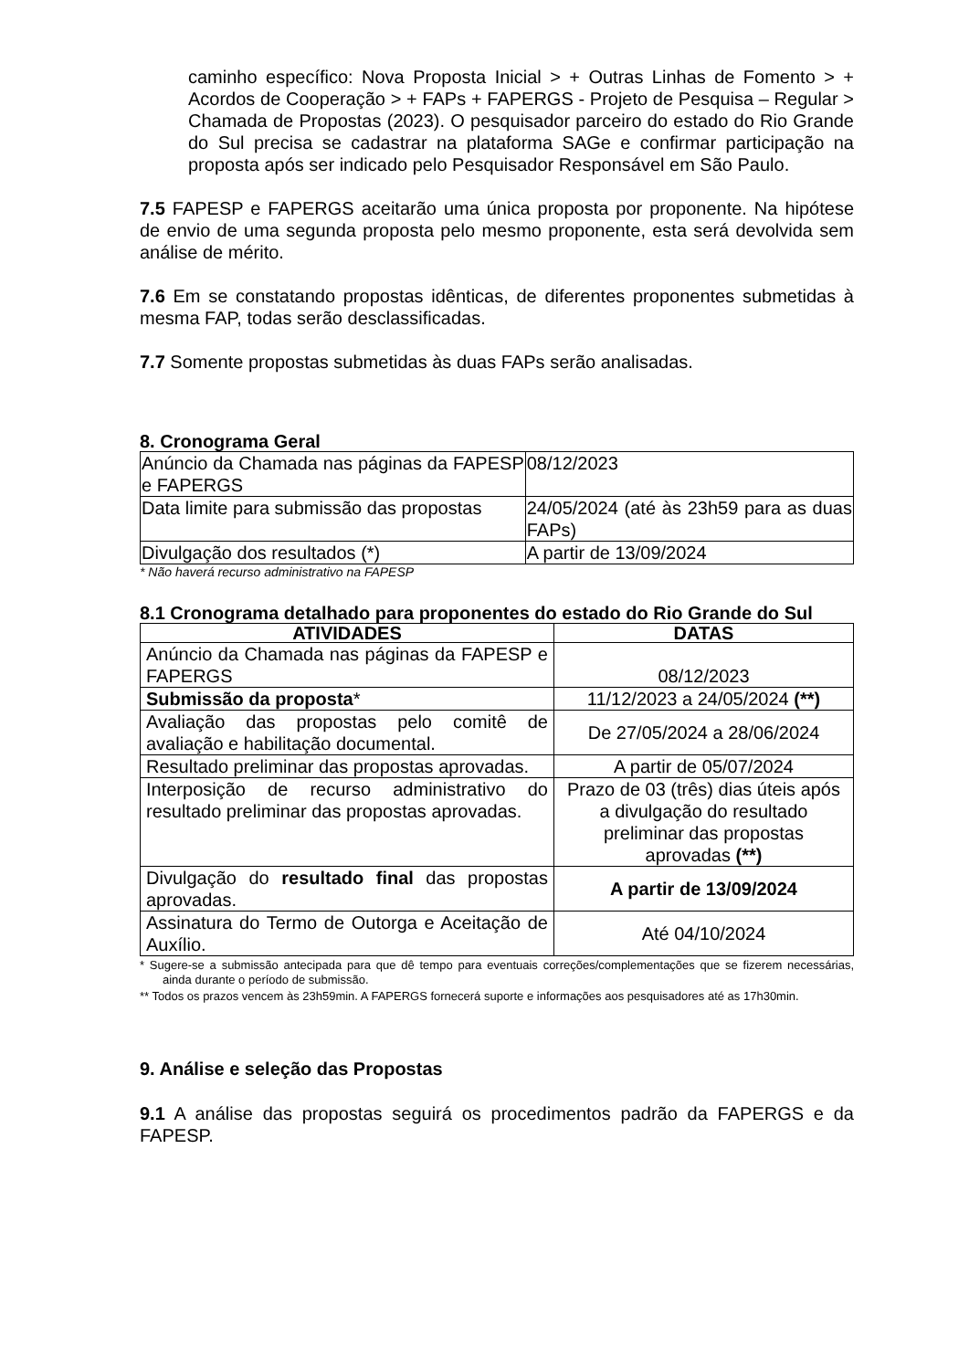caminho específico: Nova Proposta Inicial > + Outras Linhas de Fomento > + Acordos de Cooperação > + FAPs + FAPERGS - Projeto de Pesquisa – Regular > Chamada de Propostas (2023). O pesquisador parceiro do estado do Rio Grande do Sul precisa se cadastrar na plataforma SAGe e confirmar participação na proposta após ser indicado pelo Pesquisador Responsável em São Paulo.
7.5 FAPESP e FAPERGS aceitarão uma única proposta por proponente. Na hipótese de envio de uma segunda proposta pelo mesmo proponente, esta será devolvida sem análise de mérito.
7.6 Em se constatando propostas idênticas, de diferentes proponentes submetidas à mesma FAP, todas serão desclassificadas.
7.7 Somente propostas submetidas às duas FAPs serão analisadas.
8. Cronograma Geral
| Anúncio da Chamada nas páginas da FAPESP e FAPERGS | 08/12/2023 |
| Data limite para submissão das propostas | 24/05/2024 (até às 23h59 para as duas FAPs) |
| Divulgação dos resultados (*) | A partir de 13/09/2024 |
* Não haverá recurso administrativo na FAPESP
8.1 Cronograma detalhado para proponentes do estado do Rio Grande do Sul
| ATIVIDADES | DATAS |
| --- | --- |
| Anúncio da Chamada nas páginas da FAPESP e FAPERGS | 08/12/2023 |
| Submissão da proposta * | 11/12/2023 a 24/05/2024 (**) |
| Avaliação das propostas pelo comitê de avaliação e habilitação documental. | De 27/05/2024 a 28/06/2024 |
| Resultado preliminar das propostas aprovadas. | A partir de 05/07/2024 |
| Interposição de recurso administrativo do resultado preliminar das propostas aprovadas. | Prazo de 03 (três) dias úteis após a divulgação do resultado preliminar das propostas aprovadas (**) |
| Divulgação do resultado final das propostas aprovadas. | A partir de 13/09/2024 |
| Assinatura do Termo de Outorga e Aceitação de Auxílio. | Até 04/10/2024 |
* Sugere-se a submissão antecipada para que dê tempo para eventuais correções/complementações que se fizerem necessárias, ainda durante o período de submissão.
** Todos os prazos vencem às 23h59min. A FAPERGS fornecerá suporte e informações aos pesquisadores até as 17h30min.
9. Análise e seleção das Propostas
9.1 A análise das propostas seguirá os procedimentos padrão da FAPERGS e da FAPESP.